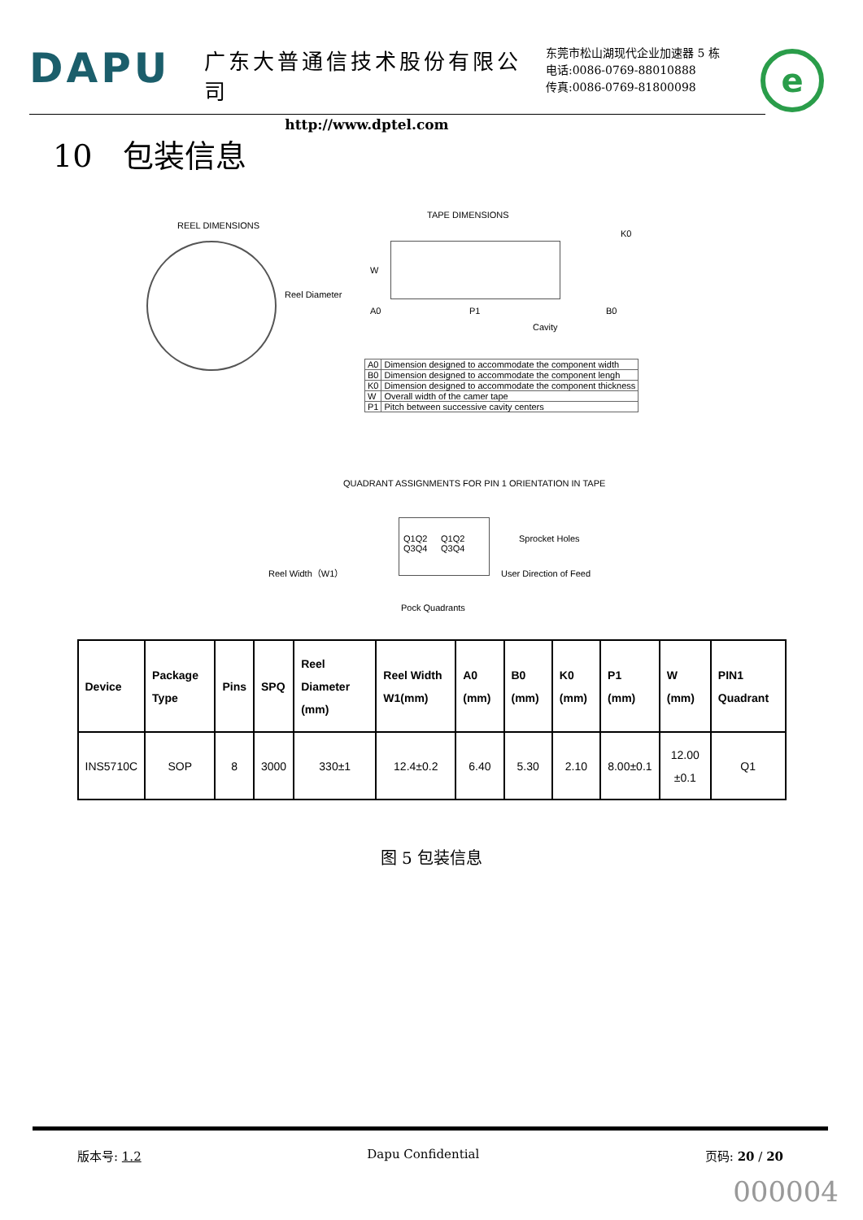DAPU
广东大普通信技术股份有限公司
http://www.dptel.com
东莞市松山湖现代企业加速器 5 栋
电话:0086-0769-88010888
传真:0086-0769-81800098
e
10　包装信息
REEL DIMENSIONS
Reel Diameter
Reel Width（W1）
TAPE DIMENSIONS
W
A0 P1
Cavity
K0
B0
| A0 | Dimension designed to accommodate the component width |
| B0 | Dimension designed to accommodate the component lengh |
| K0 | Dimension designed to accommodate the component thickness |
| W | Overall width of the camer tape |
| P1 | Pitch between successive cavity centers |
QUADRANT ASSIGNMENTS FOR PIN 1 ORIENTATION IN TAPE
Q1Q2
Q3Q4
Q1Q2
Q3Q4
Sprocket Holes
User Direction of Feed
Pock Quadrants
| Device | Package Type | Pins | SPQ | Reel Diameter (mm) | Reel Width W1(mm) | A0 (mm) | B0 (mm) | K0 (mm) | P1 (mm) | W (mm) | PIN1 Quadrant |
| --- | --- | --- | --- | --- | --- | --- | --- | --- | --- | --- | --- |
| INS5710C | SOP | 8 | 3000 | 330±1 | 12.4±0.2 | 6.40 | 5.30 | 2.10 | 8.00±0.1 | 12.00 ±0.1 | Q1 |
图 5 包装信息
版本号: 1.2 Dapu Confidential 页码: 20 / 20
000004